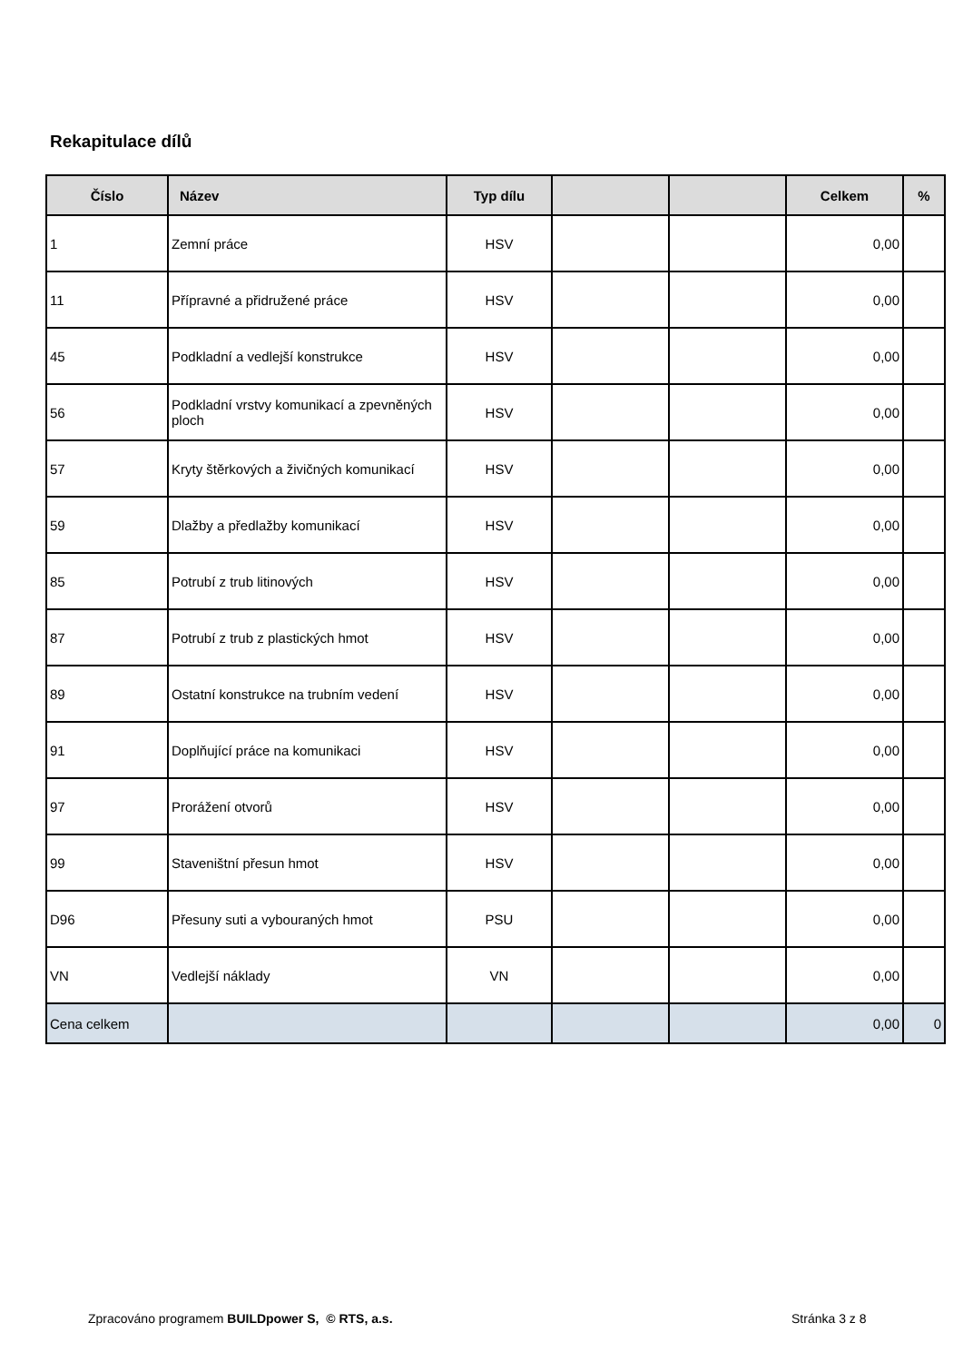Rekapitulace dílů
| Číslo | Název | Typ dílu | | | Celkem | % |
| --- | --- | --- | --- | --- | --- | --- |
| 1 | Zemní práce | HSV | | | 0,00 | |
| 11 | Přípravné a přidružené práce | HSV | | | 0,00 | |
| 45 | Podkladní a vedlejší konstrukce | HSV | | | 0,00 | |
| 56 | Podkladní vrstvy komunikací a zpevněných ploch | HSV | | | 0,00 | |
| 57 | Kryty štěrkových a živičných komunikací | HSV | | | 0,00 | |
| 59 | Dlažby a předlažby komunikací | HSV | | | 0,00 | |
| 85 | Potrubí z trub litinových | HSV | | | 0,00 | |
| 87 | Potrubí z trub z plastických hmot | HSV | | | 0,00 | |
| 89 | Ostatní konstrukce na trubním vedení | HSV | | | 0,00 | |
| 91 | Doplňující práce na komunikaci | HSV | | | 0,00 | |
| 97 | Prorážení otvorů | HSV | | | 0,00 | |
| 99 | Staveništní přesun hmot | HSV | | | 0,00 | |
| D96 | Přesuny suti a vybouraných hmot | PSU | | | 0,00 | |
| VN | Vedlejší náklady | VN | | | 0,00 | |
| Cena celkem | | | | | 0,00 | 0 |
Zpracováno programem BUILDpower S, © RTS, a.s.
Stránka 3 z 8